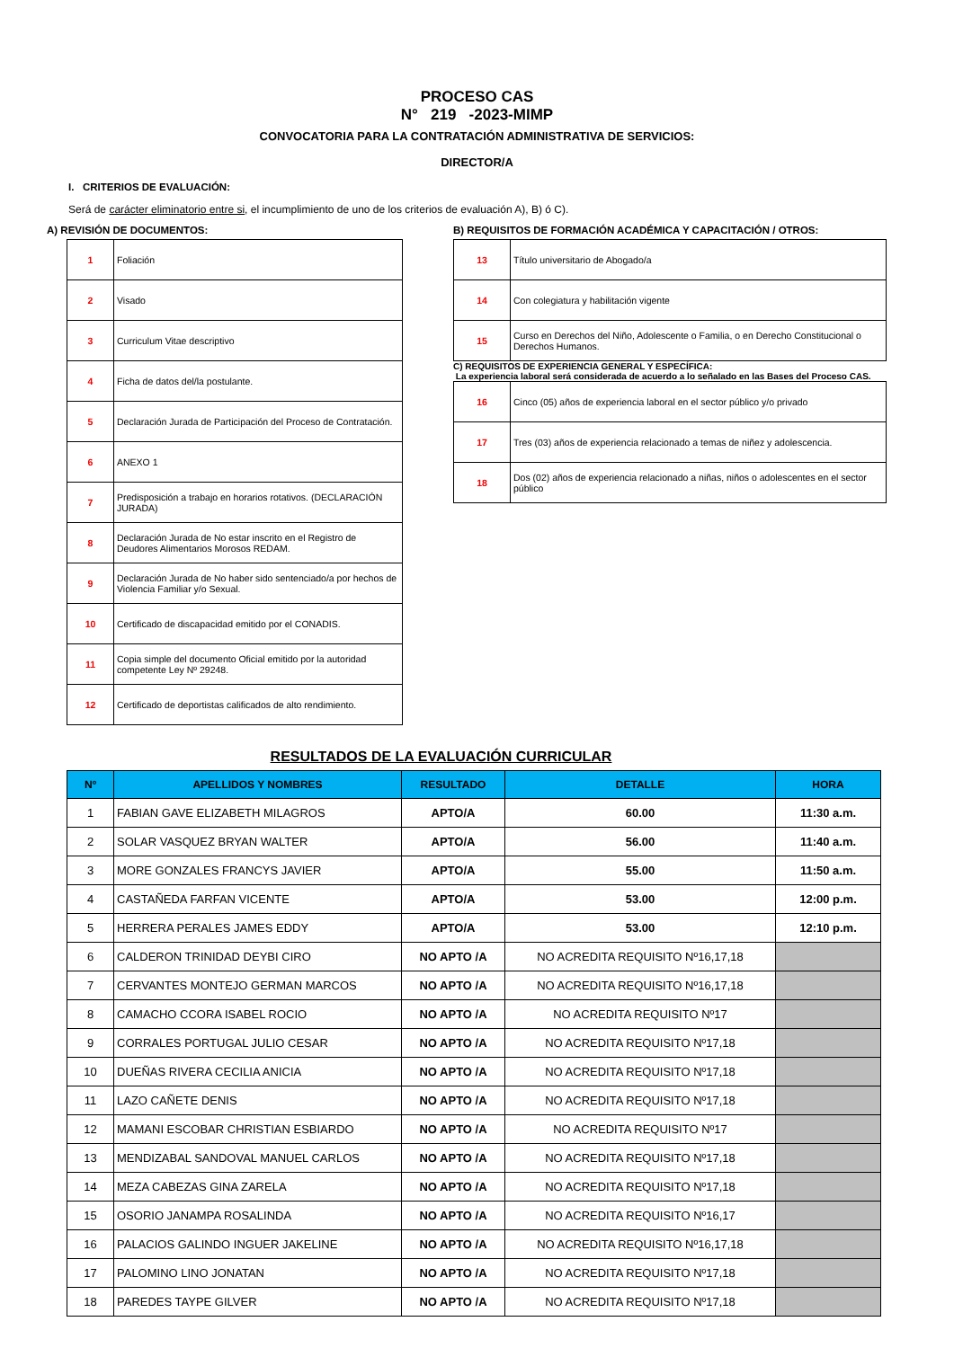PROCESO CAS
N° 219 -2023-MIMP
CONVOCATORIA PARA LA CONTRATACIÓN ADMINISTRATIVA DE SERVICIOS:
DIRECTOR/A
I. CRITERIOS DE EVALUACIÓN:
Será de carácter eliminatorio entre si, el incumplimiento de uno de los criterios de evaluación A), B) ó C).
A) REVISIÓN DE DOCUMENTOS:
| 1 | Foliación |
| 2 | Visado |
| 3 | Curriculum Vitae descriptivo |
| 4 | Ficha de datos del/la postulante. |
| 5 | Declaración Jurada de Participación del Proceso de Contratación. |
| 6 | ANEXO 1 |
| 7 | Predisposición a trabajo en horarios rotativos. (DECLARACIÓN JURADA) |
| 8 | Declaración Jurada de No estar inscrito en el Registro de Deudores Alimentarios Morosos REDAM. |
| 9 | Declaración Jurada de No haber sido sentenciado/a por hechos de Violencia Familiar y/o Sexual. |
| 10 | Certificado de discapacidad emitido por el CONADIS. |
| 11 | Copia simple del documento Oficial emitido por la autoridad competente Ley Nº 29248. |
| 12 | Certificado de deportistas calificados de alto rendimiento. |
B) REQUISITOS DE FORMACIÓN ACADÉMICA Y CAPACITACIÓN / OTROS:
| 13 | Título universitario de Abogado/a |
| 14 | Con colegiatura y habilitación vigente |
| 15 | Curso en Derechos del Niño, Adolescente o Familia, o en Derecho Constitucional o Derechos Humanos. |
C) REQUISITOS DE EXPERIENCIA GENERAL Y ESPECÍFICA:
La experiencia laboral será considerada de acuerdo a lo señalado en las Bases del Proceso CAS.
| 16 | Cinco (05) años de experiencia laboral en el sector público y/o privado |
| 17 | Tres (03) años de experiencia relacionado a temas de niñez y adolescencia. |
| 18 | Dos (02) años de experiencia relacionado a niñas, niños o adolescentes en el sector público |
RESULTADOS DE LA EVALUACIÓN CURRICULAR
| Nº | APELLIDOS Y NOMBRES | RESULTADO | DETALLE | HORA |
| --- | --- | --- | --- | --- |
| 1 | FABIAN GAVE ELIZABETH MILAGROS | APTO/A | 60.00 | 11:30 a.m. |
| 2 | SOLAR VASQUEZ BRYAN WALTER | APTO/A | 56.00 | 11:40 a.m. |
| 3 | MORE GONZALES FRANCYS JAVIER | APTO/A | 55.00 | 11:50 a.m. |
| 4 | CASTAÑEDA FARFAN VICENTE | APTO/A | 53.00 | 12:00 p.m. |
| 5 | HERRERA PERALES JAMES EDDY | APTO/A | 53.00 | 12:10 p.m. |
| 6 | CALDERON TRINIDAD DEYBI CIRO | NO APTO /A | NO ACREDITA REQUISITO Nº16,17,18 | |
| 7 | CERVANTES MONTEJO GERMAN MARCOS | NO APTO /A | NO ACREDITA REQUISITO Nº16,17,18 | |
| 8 | CAMACHO CCORA ISABEL ROCIO | NO APTO /A | NO ACREDITA REQUISITO Nº17 | |
| 9 | CORRALES PORTUGAL JULIO CESAR | NO APTO /A | NO ACREDITA REQUISITO Nº17,18 | |
| 10 | DUEÑAS RIVERA CECILIA ANICIA | NO APTO /A | NO ACREDITA REQUISITO Nº17,18 | |
| 11 | LAZO CAÑETE DENIS | NO APTO /A | NO ACREDITA REQUISITO Nº17,18 | |
| 12 | MAMANI ESCOBAR CHRISTIAN ESBIARDO | NO APTO /A | NO ACREDITA REQUISITO Nº17 | |
| 13 | MENDIZABAL SANDOVAL MANUEL CARLOS | NO APTO /A | NO ACREDITA REQUISITO Nº17,18 | |
| 14 | MEZA CABEZAS GINA ZARELA | NO APTO /A | NO ACREDITA REQUISITO Nº17,18 | |
| 15 | OSORIO JANAMPA ROSALINDA | NO APTO /A | NO ACREDITA REQUISITO Nº16,17 | |
| 16 | PALACIOS GALINDO INGUER JAKELINE | NO APTO /A | NO ACREDITA REQUISITO Nº16,17,18 | |
| 17 | PALOMINO LINO JONATAN | NO APTO /A | NO ACREDITA REQUISITO Nº17,18 | |
| 18 | PAREDES TAYPE GILVER | NO APTO /A | NO ACREDITA REQUISITO Nº17,18 | |